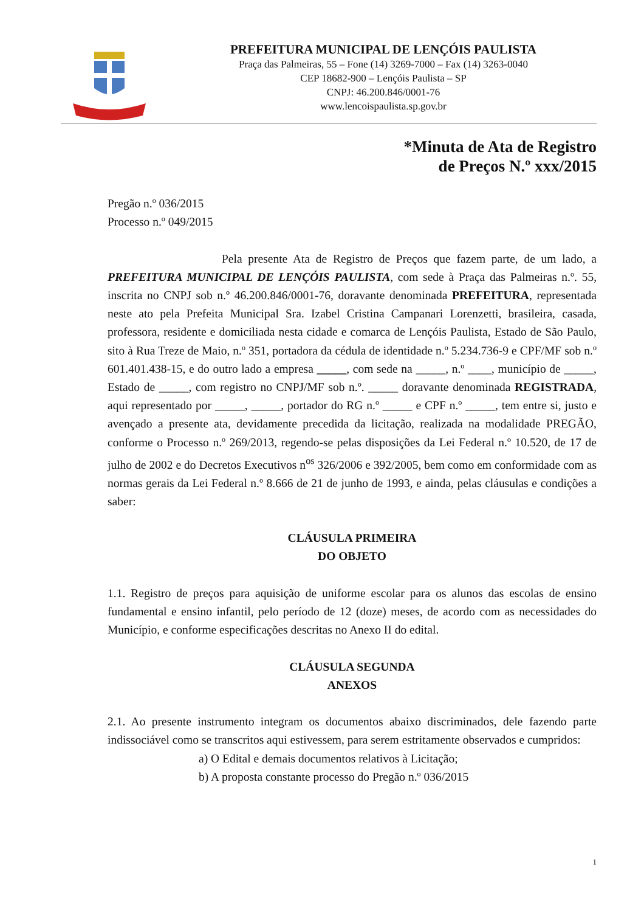PREFEITURA MUNICIPAL DE LENÇÓIS PAULISTA
Praça das Palmeiras, 55 – Fone (14) 3269-7000 – Fax (14) 3263-0040
CEP 18682-900 – Lençóis Paulista – SP
CNPJ: 46.200.846/0001-76
www.lencoispaulista.sp.gov.br
*Minuta de Ata de Registro
de Preços N.º xxx/2015
Pregão n.º 036/2015
Processo n.º 049/2015
Pela presente Ata de Registro de Preços que fazem parte, de um lado, a PREFEITURA MUNICIPAL DE LENÇÓIS PAULISTA, com sede à Praça das Palmeiras n.º. 55, inscrita no CNPJ sob n.º 46.200.846/0001-76, doravante denominada PREFEITURA, representada neste ato pela Prefeita Municipal Sra. Izabel Cristina Campanari Lorenzetti, brasileira, casada, professora, residente e domiciliada nesta cidade e comarca de Lençóis Paulista, Estado de São Paulo, sito à Rua Treze de Maio, n.º 351, portadora da cédula de identidade n.º 5.234.736-9 e CPF/MF sob n.º 601.401.438-15, e do outro lado a empresa _____, com sede na _____, n.º ____, município de _____, Estado de _____, com registro no CNPJ/MF sob n.º. _____ doravante denominada REGISTRADA, aqui representado por _____, _____, portador do RG n.º _____ e CPF n.º _____, tem entre si, justo e avençado a presente ata, devidamente precedida da licitação, realizada na modalidade PREGÃO, conforme o Processo n.º 269/2013, regendo-se pelas disposições da Lei Federal n.º 10.520, de 17 de julho de 2002 e do Decretos Executivos n<sup>os</sup> 326/2006 e 392/2005, bem como em conformidade com as normas gerais da Lei Federal n.º 8.666 de 21 de junho de 1993, e ainda, pelas cláusulas e condições a saber:
CLÁUSULA PRIMEIRA
DO OBJETO
1.1. Registro de preços para aquisição de uniforme escolar para os alunos das escolas de ensino fundamental e ensino infantil, pelo período de 12 (doze) meses, de acordo com as necessidades do Município, e conforme especificações descritas no Anexo II do edital.
CLÁUSULA SEGUNDA
ANEXOS
2.1. Ao presente instrumento integram os documentos abaixo discriminados, dele fazendo parte indissociável como se transcritos aqui estivessem, para serem estritamente observados e cumpridos:
a) O Edital e demais documentos relativos à Licitação;
b) A proposta constante processo do Pregão n.º 036/2015
1